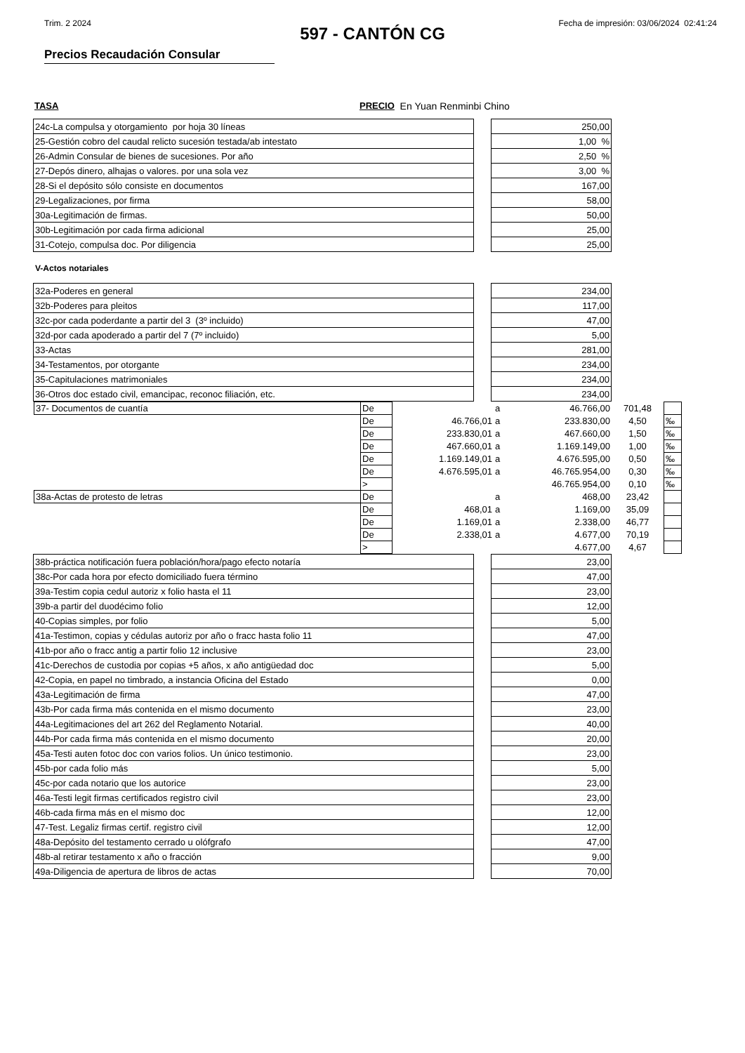Trim. 2 2024 Fecha de impresión: 03/06/2024 02:41:24
597 - CANTÓN CG
Precios Recaudación Consular
TASA PRECIO En Yuan Renminbi Chino
| 24c-La compulsa y otorgamiento por hoja 30 líneas | | 250,00 |
| 25-Gestión cobro del caudal relicto sucesión testada/ab intestato | | 1,00 % |
| 26-Admin Consular de bienes de sucesiones. Por año | | 2,50 % |
| 27-Depós dinero, alhajas o valores. por una sola vez | | 3,00 % |
| 28-Si el depósito sólo consiste en documentos | | 167,00 |
| 29-Legalizaciones, por firma | | 58,00 |
| 30a-Legitimación de firmas. | | 50,00 |
| 30b-Legitimación por cada firma adicional | | 25,00 |
| 31-Cotejo, compulsa doc. Por diligencia | | 25,00 |
V-Actos notariales
| 32a-Poderes en general | | 234,00 |
| 32b-Poderes para pleitos | | 117,00 |
| 32c-por cada poderdante a partir del 3 (3º incluido) | | 47,00 |
| 32d-por cada apoderado a partir del 7 (7º incluido) | | 5,00 |
| 33-Actas | | 281,00 |
| 34-Testamentos, por otorgante | | 234,00 |
| 35-Capitulaciones matrimoniales | | 234,00 |
| 36-Otros doc estado civil, emancipac, reconoc filiación, etc. | | 234,00 |
| 37- Documentos de cuantía | De | | a | 46.766,00 | 701,48 | |
| | De | 46.766,01 | a | 233.830,00 | 4,50 | ‰ |
| | De | 233.830,01 | a | 467.660,00 | 1,50 | ‰ |
| | De | 467.660,01 | a | 1.169.149,00 | 1,00 | ‰ |
| | De | 1.169.149,01 | a | 4.676.595,00 | 0,50 | ‰ |
| | De | 4.676.595,01 | a | 46.765.954,00 | 0,30 | ‰ |
| | > | | | 46.765.954,00 | 0,10 | ‰ |
| 38a-Actas de protesto de letras | De | | a | 468,00 | 23,42 | |
| | De | 468,01 | a | 1.169,00 | 35,09 | |
| | De | 1.169,01 | a | 2.338,00 | 46,77 | |
| | De | 2.338,01 | a | 4.677,00 | 70,19 | |
| | > | | | 4.677,00 | 4,67 | |
| 38b-práctica notificación fuera población/hora/pago efecto notaría | | 23,00 |
| 38c-Por cada hora por efecto domiciliado fuera término | | 47,00 |
| 39a-Testim copia cedul autoriz x folio hasta el 11 | | 23,00 |
| 39b-a partir del duodécimo folio | | 12,00 |
| 40-Copias simples, por folio | | 5,00 |
| 41a-Testimon, copias y cédulas autoriz por año o fracc hasta folio 11 | | 47,00 |
| 41b-por año o fracc antig a partir folio 12 inclusive | | 23,00 |
| 41c-Derechos de custodia por copias +5 años, x año antigüedad doc | | 5,00 |
| 42-Copia, en papel no timbrado, a instancia Oficina del Estado | | 0,00 |
| 43a-Legitimación de firma | | 47,00 |
| 43b-Por cada firma más contenida en el mismo documento | | 23,00 |
| 44a-Legitimaciones del art 262 del Reglamento Notarial. | | 40,00 |
| 44b-Por cada firma más contenida en el mismo documento | | 20,00 |
| 45a-Testi auten fotoc doc con varios folios. Un único testimonio. | | 23,00 |
| 45b-por cada folio más | | 5,00 |
| 45c-por cada notario que los autorice | | 23,00 |
| 46a-Testi legit firmas certificados registro civil | | 23,00 |
| 46b-cada firma más en el mismo doc | | 12,00 |
| 47-Test. Legaliz firmas certif. registro civil | | 12,00 |
| 48a-Depósito del testamento cerrado u olófgrafo | | 47,00 |
| 48b-al retirar testamento x año o fracción | | 9,00 |
| 49a-Diligencia de apertura de libros de actas | | 70,00 |